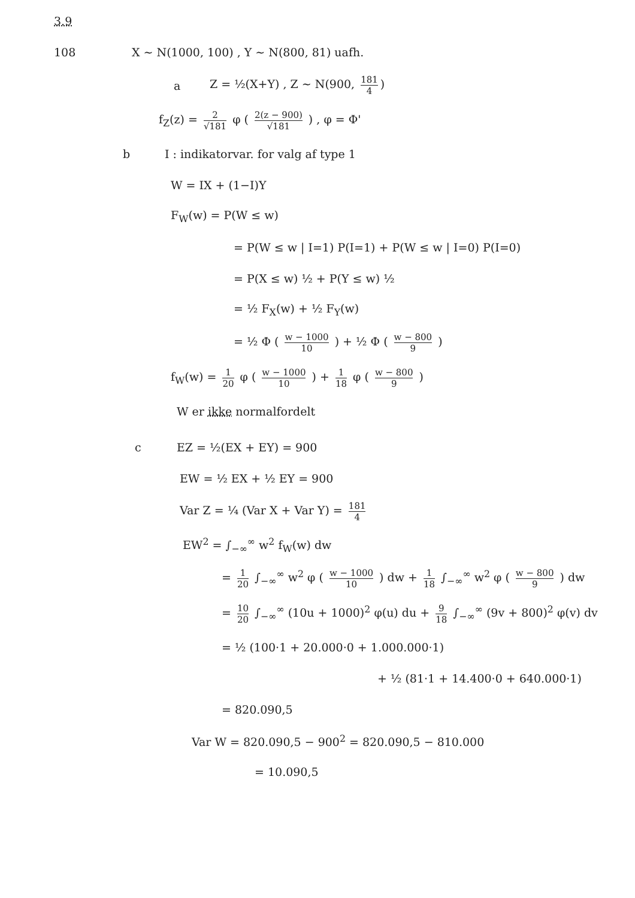3.9
108 X ~ N(1000, 100) , Y ~ N(800, 81) uafh.
a Z = ½(X+Y) , Z ~ N(900, 181 4)
f<sub>Z</sub>(z) = 2 √181 φ ( 2(z − 900) √181 ) , φ = Φ'
b I : indikatorvar. for valg af type 1
W = IX + (1−I)Y
F<sub>W</sub>(w) = P(W ≤ w)
= P(W ≤ w | I=1) P(I=1) + P(W ≤ w | I=0) P(I=0)
= P(X ≤ w) ½ + P(Y ≤ w) ½
= ½ F<sub>X</sub>(w) + ½ F<sub>Y</sub>(w)
= ½ Φ ( w − 1000 10 ) + ½ Φ ( w − 800 9 )
f<sub>W</sub>(w) = 1 20 φ ( w − 1000 10 ) + 1 18 φ ( w − 800 9 )
W er ikke normalfordelt
c EZ = ½(EX + EY) = 900
EW = ½ EX + ½ EY = 900
Var Z = ¼ (Var X + Var Y) = 181 4
EW<sup>2</sup> = ∫<sub>−∞</sub><sup>∞</sup> w<sup>2</sup> f<sub>W</sub>(w) dw
= 1 20 ∫<sub>−∞</sub><sup>∞</sup> w<sup>2</sup> φ ( w − 1000 10 ) dw + 1 18 ∫<sub>−∞</sub><sup>∞</sup> w<sup>2</sup> φ ( w − 800 9 ) dw
= 10 20 ∫<sub>−∞</sub><sup>∞</sup> (10u + 1000)<sup>2</sup> φ(u) du + 9 18 ∫<sub>−∞</sub><sup>∞</sup> (9v + 800)<sup>2</sup> φ(v) dv
= ½ (100·1 + 20.000·0 + 1.000.000·1)
+ ½ (81·1 + 14.400·0 + 640.000·1)
= 820.090,5
Var W = 820.090,5 − 900<sup>2</sup> = 820.090,5 − 810.000
= 10.090,5